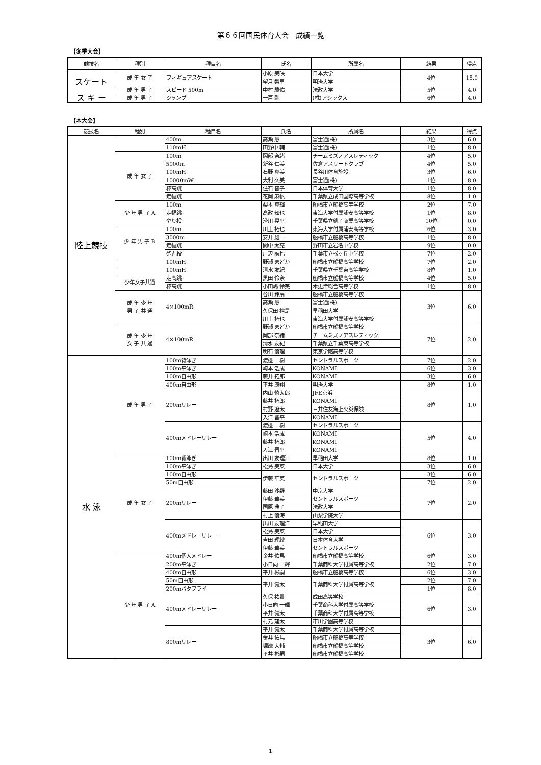第６６回国民体育大会　成績一覧
【冬季大会】
| 競技名 | 種別 | 種目名 | 氏名 | 所属名 | 結果 | 得点 |
| --- | --- | --- | --- | --- | --- | --- |
| スケート | 成 年 女 子 | フィギュアスケート | 小原 美咲 | 日本大学 | 4位 | 15.0 |
| | | | 望月 梨早 | 明治大学 | | |
| | 成 年 男 子 | スピード 500m | 中村 駿佑 | 法政大学 | 5位 | 4.0 |
| ス キ ー | 成 年 男 子 | ジャンプ | 一戸 剛 | (株)アシックス | 6位 | 4.0 |
【本大会】
| 競技名 | 種別 | 種目名 | 氏名 | 所属名 | 結果 | 得点 |
| --- | --- | --- | --- | --- | --- | --- |
| 陸上競技 | | 400m | 高瀬 慧 | 富士通(株) | 3位 | 6.0 |
| | | 110mH | 田野中 輔 | 富士通(株) | 1位 | 8.0 |
| | 成 年 女 子 | 100m | 岡部 奈緒 | チームミズノアスレティック | 4位 | 5.0 |
| | | 5000m | 新谷 仁美 | 佐倉アスリートクラブ | 4位 | 5.0 |
| | | 100mH | 石野 真美 | 長谷川体育施設 | 3位 | 6.0 |
| | | 10000mW | 大利 久美 | 富士通(株) | 1位 | 8.0 |
| | | 棒高跳 | 住石 智子 | 日本体育大学 | 1位 | 8.0 |
| | | 走幅跳 | 花岡 麻帆 | 千葉県立成田国際高等学校 | 8位 | 1.0 |
| | 少 年 男 子 A | 100m | 梨本 真輝 | 船橋市立船橋高等学校 | 2位 | 7.0 |
| | | 走幅跳 | 髙政 知也 | 東海大学付属浦安高等学校 | 1位 | 8.0 |
| | | やり投 | 滑川 晃平 | 千葉県立銚子商業高等学校 | 10位 | 0.0 |
| | 少 年 男 子 B | 100m | 川上 拓也 | 東海大学付属浦安高等学校 | 6位 | 3.0 |
| | | 3000m | 安井 雄一 | 船橋市立船橋高等学校 | 1位 | 8.0 |
| | | 走幅跳 | 間中 太亮 | 野田市立岩名中学校 | 9位 | 0.0 |
| | | 砲丸投 | 戸辺 誠也 | 千葉市立松ヶ丘中学校 | 7位 | 2.0 |
| | | 100mH | 野瀬 まどか | 船橋市立船橋高等学校 | 7位 | 2.0 |
| | | 100mH | 清水 友紀 | 千葉県立千葉東高等学校 | 8位 | 1.0 |
| | 少年女子共通 | 走高跳 | 黒田 伶奈 | 船橋市立船橋高等学校 | 4位 | 5.0 |
| | | 棒高跳 | 小田嶋 怜美 | 木更津総合高等学校 | 1位 | 8.0 |
| | 成 年 少 年 男 子 共 通 | 4×100mR | 谷川 鈴扇 | 船橋市立船橋高等学校 | 3位 | 6.0 |
| | | | 高瀬 慧 | 富士通(株) | | |
| | | | 久保田 裕是 | 早稲田大学 | | |
| | | | 川上 拓也 | 東海大学付属浦安高等学校 | | |
| | 成 年 少 年 女 子 共 通 | 4×100mR | 野瀬 まどか | 船橋市立船橋高等学校 | 7位 | 2.0 |
| | | | 岡部 奈緒 | チームミズノアスレティック | | |
| | | | 清水 友紀 | 千葉県立千葉東高等学校 | | |
| | | | 明石 優理 | 東京学館高等学校 | | |
| 水 泳 | 成 年 男 子 | 100m背泳ぎ | 渡邊 一樹 | セントラルスポーツ | 7位 | 2.0 |
| | | 100m平泳ぎ | 崎本 浩成 | KONAMI | 6位 | 3.0 |
| | | 100m自由形 | 藤井 拓郎 | KONAMI | 3位 | 6.0 |
| | | 400m自由形 | 平井 康翔 | 明治大学 | 8位 | 1.0 |
| | | 200mリレー | 内山 慎太郎 | JFE京浜 | 8位 | 1.0 |
| | | | 藤井 拓郎 | KONAMI | | |
| | | | 村野 遼太 | 三井住友海上火災保険 | | |
| | | | 入江 晋平 | KONAMI | | |
| | | 400mメドレーリレー | 渡邊 一樹 | セントラルスポーツ | 5位 | 4.0 |
| | | | 崎本 浩成 | KONAMI | | |
| | | | 藤井 拓郎 | KONAMI | | |
| | | | 入江 晋平 | KONAMI | | |
| | 成 年 女 子 | 100m背泳ぎ | 出川 友理江 | 早稲田大学 | 8位 | 1.0 |
| | | 100m平泳ぎ | 松島 美菜 | 日本大学 | 3位 | 6.0 |
| | | 100m自由形 | 伊藤 華英 | セントラルスポーツ | 3位 | 6.0 |
| | | 50m自由形 | | | 7位 | 2.0 |
| | | 200mリレー | 藤田 沙羅 | 中京大学 | 7位 | 2.0 |
| | | | 伊藤 華英 | セントラルスポーツ | | |
| | | | 国原 典子 | 法政大学 | | |
| | | | 村上 優海 | 山梨学院大学 | | |
| | | 400mメドレーリレー | 出川 友理江 | 早稲田大学 | 6位 | 3.0 |
| | | | 松島 美菜 | 日本大学 | | |
| | | | 吉田 理紗 | 日本体育大学 | | |
| | | | 伊藤 華英 | セントラルスポーツ | | |
| | 少 年 男 子 A | 400m個人メドレー | 金井 佑馬 | 船橋市立船橋高等学校 | 6位 | 3.0 |
| | | 200m平泳ぎ | 小日向 一輝 | 千葉商科大学付属高等学校 | 2位 | 7.0 |
| | | 400m自由形 | 平井 彬嗣 | 船橋市立船橋高等学校 | 6位 | 3.0 |
| | | 50m自由形 | 平井 健太 | 千葉商科大学付属高等学校 | 2位 | 7.0 |
| | | 200mバタフライ | | | 1位 | 8.0 |
| | | 400mメドレーリレー | 久保 祐貴 | 成田高等学校 | 6位 | 3.0 |
| | | | 小日向 一輝 | 千葉商科大学付属高等学校 | | |
| | | | 平井 健太 | 千葉商科大学付属高等学校 | | |
| | | | 村元 建太 | 市川学園高等学校 | | |
| | | 800mリレー | 平井 健太 | 千葉商科大学付属高等学校 | 3位 | 6.0 |
| | | | 金井 佑馬 | 船橋市立船橋高等学校 | | |
| | | | 堀籠 大輔 | 船橋市立船橋高等学校 | | |
| | | | 平井 彬嗣 | 船橋市立船橋高等学校 | | |
1